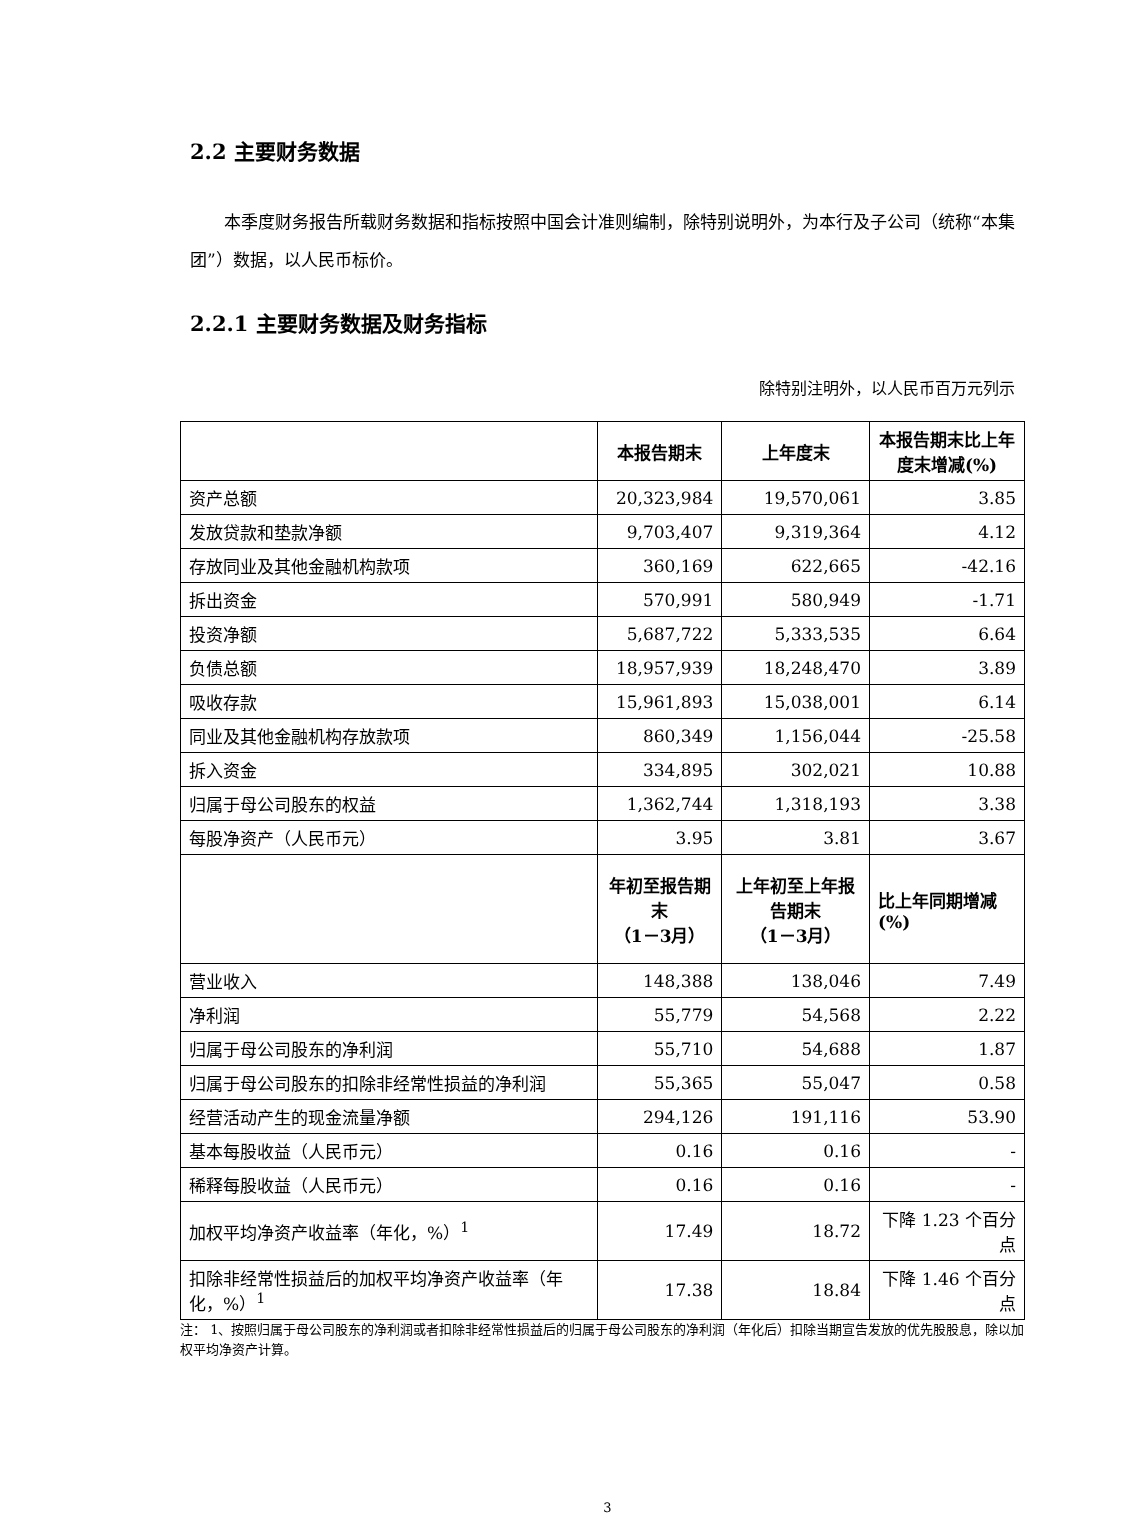2.2 主要财务数据
本季度财务报告所载财务数据和指标按照中国会计准则编制，除特别说明外，为本行及子公司（统称“本集团”）数据，以人民币标价。
2.2.1 主要财务数据及财务指标
除特别注明外，以人民币百万元列示
| | 本报告期末 | 上年度末 | 本报告期末比上年度末增减(%) |
| --- | --- | --- | --- |
| 资产总额 | 20,323,984 | 19,570,061 | 3.85 |
| 发放贷款和垫款净额 | 9,703,407 | 9,319,364 | 4.12 |
| 存放同业及其他金融机构款项 | 360,169 | 622,665 | -42.16 |
| 拆出资金 | 570,991 | 580,949 | -1.71 |
| 投资净额 | 5,687,722 | 5,333,535 | 6.64 |
| 负债总额 | 18,957,939 | 18,248,470 | 3.89 |
| 吸收存款 | 15,961,893 | 15,038,001 | 6.14 |
| 同业及其他金融机构存放款项 | 860,349 | 1,156,044 | -25.58 |
| 拆入资金 | 334,895 | 302,021 | 10.88 |
| 归属于母公司股东的权益 | 1,362,744 | 1,318,193 | 3.38 |
| 每股净资产（人民币元） | 3.95 | 3.81 | 3.67 |
| | 年初至报告期末 （1－3月） | 上年初至上年报告期末 （1－3月） | 比上年同期增减(%) |
| 营业收入 | 148,388 | 138,046 | 7.49 |
| 净利润 | 55,779 | 54,568 | 2.22 |
| 归属于母公司股东的净利润 | 55,710 | 54,688 | 1.87 |
| 归属于母公司股东的扣除非经常性损益的净利润 | 55,365 | 55,047 | 0.58 |
| 经营活动产生的现金流量净额 | 294,126 | 191,116 | 53.90 |
| 基本每股收益（人民币元） | 0.16 | 0.16 | - |
| 稀释每股收益（人民币元） | 0.16 | 0.16 | - |
| 加权平均净资产收益率（年化，%）<sup>1</sup> | 17.49 | 18.72 | 下降 1.23 个百分点 |
| 扣除非经常性损益后的加权平均净资产收益率（年化，%）<sup>1</sup> | 17.38 | 18.84 | 下降 1.46 个百分点 |
注： 1、按照归属于母公司股东的净利润或者扣除非经常性损益后的归属于母公司股东的净利润（年化后）扣除当期宣告发放的优先股股息，除以加权平均净资产计算。
3